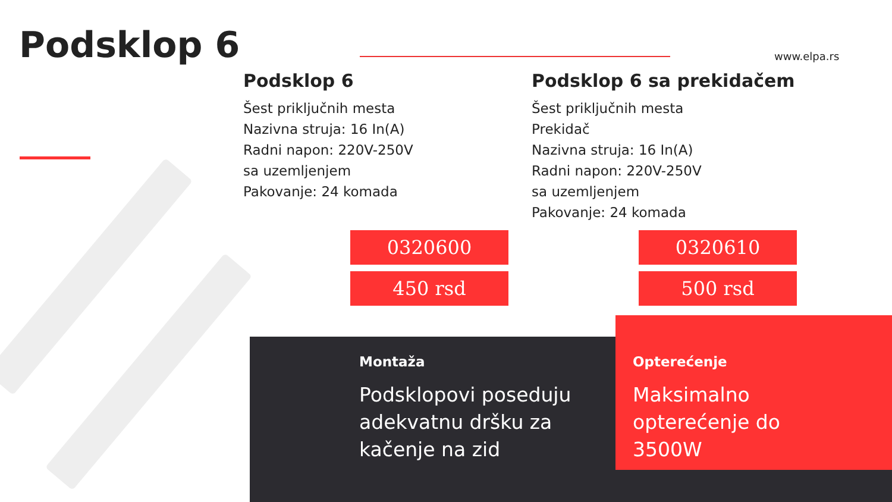Podsklop 6 www.elpa.rs
Podsklop 6
Šest priključnih mesta
Nazivna struja: 16 In(A)
Radni napon: 220V-250V
sa uzemljenjem
Pakovanje: 24 komada
Podsklop 6 sa prekidačem
Šest priključnih mesta
Prekidač
Nazivna struja: 16 In(A)
Radni napon: 220V-250V
sa uzemljenjem
Pakovanje: 24 komada
0320600
450 rsd
0320610
500 rsd
Montaža
Podsklopovi poseduju adekvatnu dršku za kačenje na zid
Opterećenje
Maksimalno opterećenje do 3500W